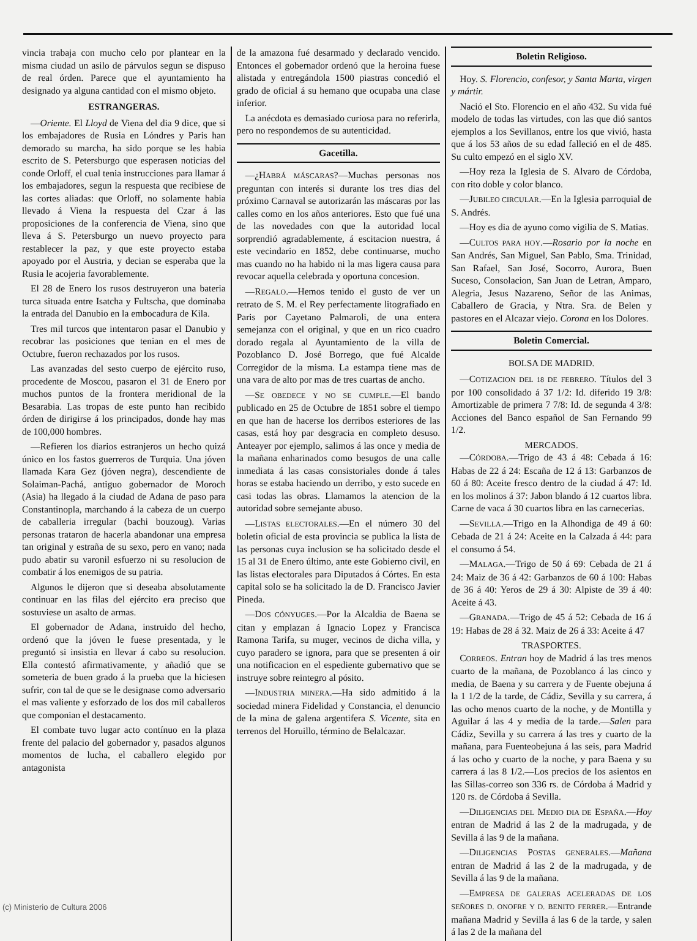vincia trabaja con mucho celo por plantear en la misma ciudad un asilo de párvulos segun se dispuso de real órden. Parece que el ayuntamiento ha designado ya alguna cantidad con el mismo objeto.
ESTRANGERAS.
—Oriente. El Lloyd de Viena del dia 9 dice, que si los embajadores de Rusia en Lóndres y Paris han demorado su marcha, ha sido porque se les habia escrito de S. Petersburgo que esperasen noticias del conde Orloff, el cual tenia instrucciones para llamar á los embajadores, segun la respuesta que recibiese de las cortes aliadas: que Orloff, no solamente habia llevado á Viena la respuesta del Czar á las proposiciones de la conferencia de Viena, sino que lleva á S. Petersburgo un nuevo proyecto para restablecer la paz, y que este proyecto estaba apoyado por el Austria, y decian se esperaba que la Rusia le acojeria favorablemente.
El 28 de Enero los rusos destruyeron una bateria turca situada entre Isatcha y Fultscha, que dominaba la entrada del Danubio en la embocadura de Kila.
Tres mil turcos que intentaron pasar el Danubio y recobrar las posiciones que tenian en el mes de Octubre, fueron rechazados por los rusos.
Las avanzadas del sesto cuerpo de ejército ruso, procedente de Moscou, pasaron el 31 de Enero por muchos puntos de la frontera meridional de la Besarabia. Las tropas de este punto han recibido órden de dirigirse á los principados, donde hay mas de 100,000 hombres.
—Refieren los diarios estranjeros un hecho quizá único en los fastos guerreros de Turquia. Una jóven llamada Kara Gez (jóven negra), descendiente de Solaiman-Pachá, antiguo gobernador de Moroch (Asia) ha llegado á la ciudad de Adana de paso para Constantinopla, marchando á la cabeza de un cuerpo de caballeria irregular (bachi bouzoug). Varias personas trataron de hacerla abandonar una empresa tan original y estraña de su sexo, pero en vano; nada pudo abatir su varonil esfuerzo ni su resolucion de combatir á los enemigos de su patria.
Algunos le dijeron que si deseaba absolutamente continuar en las filas del ejército era preciso que sostuviese un asalto de armas.
El gobernador de Adana, instruido del hecho, ordenó que la jóven le fuese presentada, y le preguntó si insistia en llevar á cabo su resolucion. Ella contestó afirmativamente, y añadió que se someteria de buen grado á la prueba que la hiciesen sufrir, con tal de que se le designase como adversario el mas valiente y esforzado de los dos mil caballeros que componian el destacamento.
El combate tuvo lugar acto contínuo en la plaza frente del palacio del gobernador y, pasados algunos momentos de lucha, el caballero elegido por antagonista
de la amazona fué desarmado y declarado vencido. Entonces el gobernador ordenó que la heroina fuese alistada y entregándola 1500 piastras concedió el grado de oficial á su hemano que ocupaba una clase inferior.
La anécdota es demasiado curiosa para no referirla, pero no respondemos de su autenticidad.
Gacetilla.
—¿HABRÁ MÁSCARAS?—Muchas personas nos preguntan con interés si durante los tres dias del próximo Carnaval se autorizarán las máscaras por las calles como en los años anteriores. Esto que fué una de las novedades con que la autoridad local sorprendió agradablemente, á escitacion nuestra, á este vecindario en 1852, debe continuarse, mucho mas cuando no ha habido ni la mas ligera causa para revocar aquella celebrada y oportuna concesion.
—REGALO.—Hemos tenido el gusto de ver un retrato de S. M. el Rey perfectamente litografiado en Paris por Cayetano Palmaroli, de una entera semejanza con el original, y que en un rico cuadro dorado regala al Ayuntamiento de la villa de Pozoblanco D. José Borrego, que fué Alcalde Corregidor de la misma. La estampa tiene mas de una vara de alto por mas de tres cuartas de ancho.
—SE OBEDECE Y NO SE CUMPLE.—El bando publicado en 25 de Octubre de 1851 sobre el tiempo en que han de hacerse los derribos esteriores de las casas, está hoy par desgracia en completo desuso. Anteayer por ejemplo, salimos á las once y media de la mañana enharinados como besugos de una calle inmediata á las casas consistoriales donde á tales horas se estaba haciendo un derribo, y esto sucede en casi todas las obras. Llamamos la atencion de la autoridad sobre semejante abuso.
—LISTAS ELECTORALES.—En el número 30 del boletin oficial de esta provincia se publica la lista de las personas cuya inclusion se ha solicitado desde el 15 al 31 de Enero último, ante este Gobierno civil, en las listas electorales para Diputados á Córtes. En esta capital solo se ha solicitado la de D. Francisco Javier Pineda.
—DOS CÓNYUGES.—Por la Alcaldia de Baena se citan y emplazan á Ignacio Lopez y Francisca Ramona Tarifa, su muger, vecinos de dicha villa, y cuyo paradero se ignora, para que se presenten á oir una notificacion en el espediente gubernativo que se instruye sobre reintegro al pósito.
—INDUSTRIA MINERA.—Ha sido admitido á la sociedad minera Fidelidad y Constancia, el denuncio de la mina de galena argentifera S. Vicente, sita en terrenos del Horuillo, término de Belalcazar.
Boletin Religioso.
Hoy. S. Florencio, confesor, y Santa Marta, virgen y mártir.
Nació el Sto. Florencio en el año 432. Su vida fué modelo de todas las virtudes, con las que dió santos ejemplos a los Sevillanos, entre los que vivió, hasta que á los 53 años de su edad falleció en el de 485. Su culto empezó en el siglo XV.
—Hoy reza la Iglesia de S. Alvaro de Córdoba, con rito doble y color blanco.
—JUBILEO CIRCULAR.—En la Iglesia parroquial de S. Andrés.
—Hoy es dia de ayuno como vigilia de S. Matias.
—CULTOS PARA HOY.—Rosario por la noche en San Andrés, San Miguel, San Pablo, Sma. Trinidad, San Rafael, San José, Socorro, Aurora, Buen Suceso, Consolacion, San Juan de Letran, Amparo, Alegria, Jesus Nazareno, Señor de las Animas, Caballero de Gracia, y Ntra. Sra. de Belen y pastores en el Alcazar viejo. Corona en los Dolores.
Boletin Comercial.
BOLSA DE MADRID.
—COTIZACION DEL 18 DE FEBRERO. Títulos del 3 por 100 consolidado á 37 1/2: Id. diferido 19 3/8: Amortizable de primera 7 7/8: Id. de segunda 4 3/8: Acciones del Banco español de San Fernando 99 1/2.
MERCADOS.
—CÓRDOBA.—Trigo de 43 á 48: Cebada á 16: Habas de 22 á 24: Escaña de 12 á 13: Garbanzos de 60 á 80: Aceite fresco dentro de la ciudad á 47: Id. en los molinos á 37: Jabon blando á 12 cuartos libra. Carne de vaca á 30 cuartos libra en las carnecerias.
—SEVILLA.—Trigo en la Alhondiga de 49 á 60: Cebada de 21 á 24: Aceite en la Calzada á 44: para el consumo á 54.
—MALAGA.—Trigo de 50 á 69: Cebada de 21 á 24: Maiz de 36 á 42: Garbanzos de 60 á 100: Habas de 36 á 40: Yeros de 29 á 30: Alpiste de 39 á 40: Aceite á 43.
—GRANADA.—Trigo de 45 á 52: Cebada de 16 á 19: Habas de 28 á 32. Maiz de 26 á 33: Aceite á 47
TRASPORTES.
CORREOS. Entran hoy de Madrid á las tres menos cuarto de la mañana, de Pozoblanco á las cinco y media, de Baena y su carrera y de Fuente obejuna á la 1 1/2 de la tarde, de Cádiz, Sevilla y su carrera, á las ocho menos cuarto de la noche, y de Montilla y Aguilar á las 4 y media de la tarde.—Salen para Cádiz, Sevilla y su carrera á las tres y cuarto de la mañana, para Fuenteobejuna á las seis, para Madrid á las ocho y cuarto de la noche, y para Baena y su carrera á las 8 1/2.—Los precios de los asientos en las Sillas-correo son 336 rs. de Córdoba á Madrid y 120 rs. de Córdoba á Sevilla.
—DILIGENCIAS DEL MEDIO DIA DE ESPAÑA.—Hoy entran de Madrid á las 2 de la madrugada, y de Sevilla á las 9 de la mañana.
—DILIGENCIAS POSTAS GENERALES.—Mañana entran de Madrid á las 2 de la madrugada, y de Sevilla á las 9 de la mañana.
—EMPRESA DE GALERAS ACELERADAS DE LOS SEÑORES D. ONOFRE Y D. BENITO FERRER.—Entrande mañana Madrid y Sevilla á las 6 de la tarde, y salen á las 2 de la mañana del
(c) Ministerio de Cultura 2006